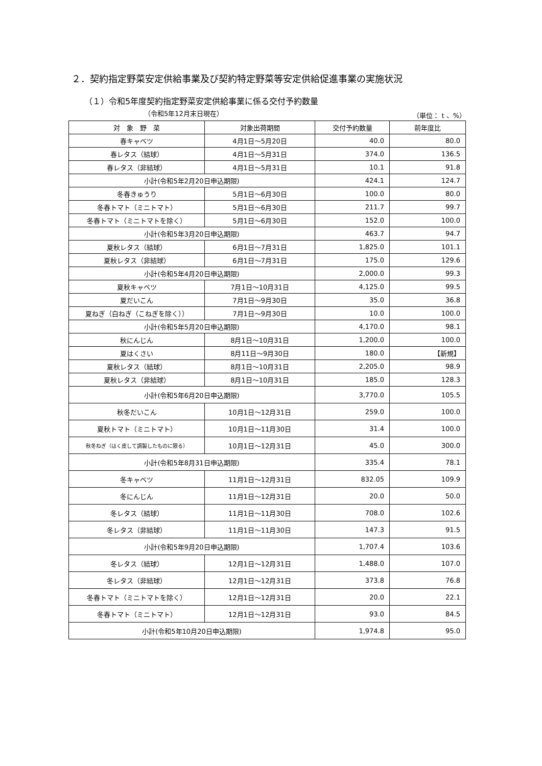２．契約指定野菜安定供給事業及び契約特定野菜等安定供給促進事業の実施状況
（１）令和5年度契約指定野菜安定供給事業に係る交付予約数量
（令和5年12月末日現在） （単位： t 、%）
| 対 象 野 菜 | 対象出荷期間 | 交付予約数量 | 前年度比 |
| --- | --- | --- | --- |
| 春キャベツ | 4月1日～5月20日 | 40.0 | 80.0 |
| 春レタス（結球） | 4月1日～5月31日 | 374.0 | 136.5 |
| 春レタス（非結球） | 4月1日～5月31日 | 10.1 | 91.8 |
| 小計(令和5年2月20日申込期限) | | 424.1 | 124.7 |
| 冬春きゅうり | 5月1日～6月30日 | 100.0 | 80.0 |
| 冬春トマト（ミニトマト） | 5月1日～6月30日 | 211.7 | 99.7 |
| 冬春トマト（ミニトマトを除く） | 5月1日～6月30日 | 152.0 | 100.0 |
| 小計(令和5年3月20日申込期限) | | 463.7 | 94.7 |
| 夏秋レタス（結球） | 6月1日～7月31日 | 1,825.0 | 101.1 |
| 夏秋レタス（非結球） | 6月1日～7月31日 | 175.0 | 129.6 |
| 小計(令和5年4月20日申込期限) | | 2,000.0 | 99.3 |
| 夏秋キャベツ | 7月1日～10月31日 | 4,125.0 | 99.5 |
| 夏だいこん | 7月1日～9月30日 | 35.0 | 36.8 |
| 夏ねぎ（白ねぎ（こねぎを除く）） | 7月1日～9月30日 | 10.0 | 100.0 |
| 小計(令和5年5月20日申込期限) | | 4,170.0 | 98.1 |
| 秋にんじん | 8月1日～10月31日 | 1,200.0 | 100.0 |
| 夏はくさい | 8月11日～9月30日 | 180.0 | 【新規】 |
| 夏秋レタス（結球） | 8月1日～10月31日 | 2,205.0 | 98.9 |
| 夏秋レタス（非結球） | 8月1日～10月31日 | 185.0 | 128.3 |
| 小計(令和5年6月20日申込期限) | | 3,770.0 | 105.5 |
| 秋冬だいこん | 10月1日～12月31日 | 259.0 | 100.0 |
| 夏秋トマト（ミニトマト） | 10月1日～11月30日 | 31.4 | 100.0 |
| 秋冬ねぎ（はく皮して調製したものに限る） | 10月1日～12月31日 | 45.0 | 300.0 |
| 小計(令和5年8月31日申込期限) | | 335.4 | 78.1 |
| 冬キャベツ | 11月1日～12月31日 | 832.05 | 109.9 |
| 冬にんじん | 11月1日～12月31日 | 20.0 | 50.0 |
| 冬レタス（結球） | 11月1日～11月30日 | 708.0 | 102.6 |
| 冬レタス（非結球） | 11月1日～11月30日 | 147.3 | 91.5 |
| 小計(令和5年9月20日申込期限) | | 1,707.4 | 103.6 |
| 冬レタス（結球） | 12月1日～12月31日 | 1,488.0 | 107.0 |
| 冬レタス（非結球） | 12月1日～12月31日 | 373.8 | 76.8 |
| 冬春トマト（ミニトマトを除く） | 12月1日～12月31日 | 20.0 | 22.1 |
| 冬春トマト（ミニトマト） | 12月1日～12月31日 | 93.0 | 84.5 |
| 小計(令和5年10月20日申込期限) | | 1,974.8 | 95.0 |